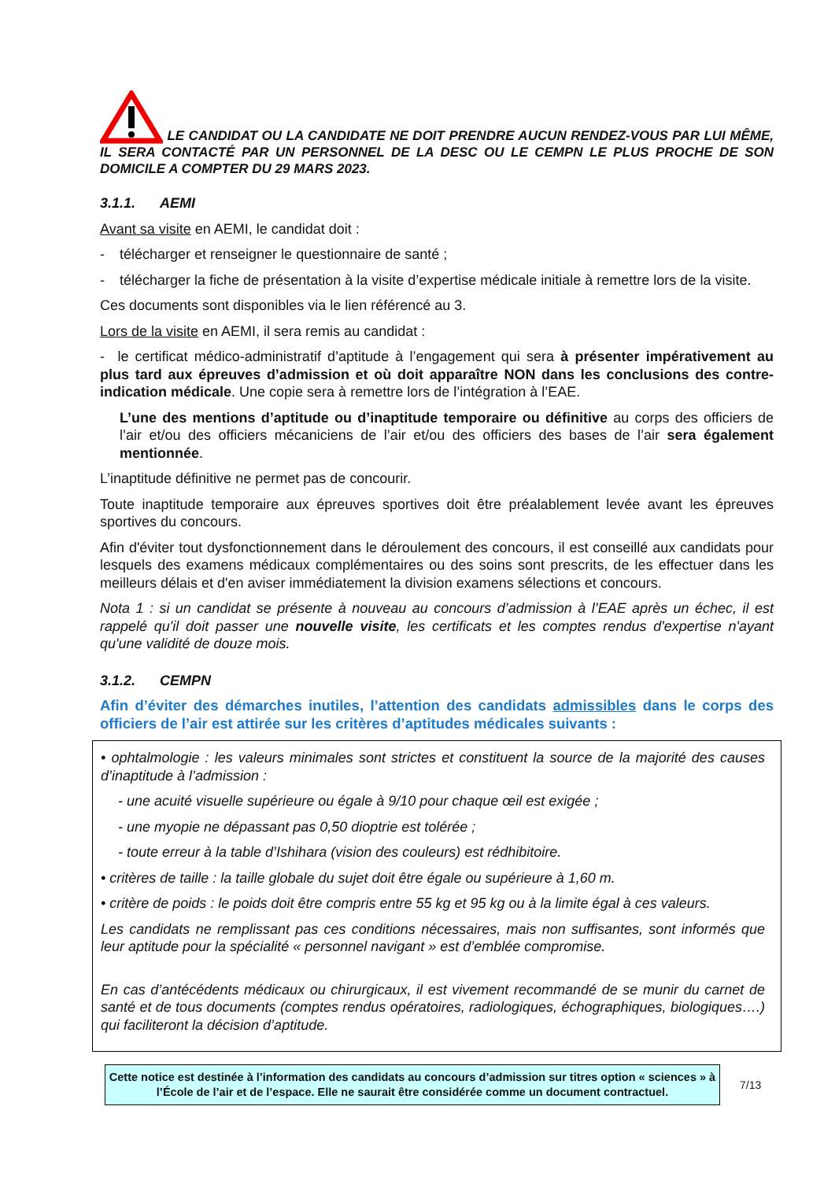LE CANDIDAT OU LA CANDIDATE NE DOIT PRENDRE AUCUN RENDEZ-VOUS PAR LUI MÊME, IL SERA CONTACTÉ PAR UN PERSONNEL DE LA DESC OU LE CEMPN LE PLUS PROCHE DE SON DOMICILE A COMPTER DU 29 MARS 2023.
3.1.1. AEMI
Avant sa visite en AEMI, le candidat doit :
- télécharger et renseigner le questionnaire de santé ;
- télécharger la fiche de présentation à la visite d’expertise médicale initiale à remettre lors de la visite.
Ces documents sont disponibles via le lien référencé au 3.
Lors de la visite en AEMI, il sera remis au candidat :
- le certificat médico-administratif d’aptitude à l’engagement qui sera à présenter impérativement au plus tard aux épreuves d’admission et où doit apparaître NON dans les conclusions des contre-indication médicale. Une copie sera à remettre lors de l’intégration à l’EAE.
L’une des mentions d’aptitude ou d’inaptitude temporaire ou définitive au corps des officiers de l’air et/ou des officiers mécaniciens de l’air et/ou des officiers des bases de l’air sera également mentionnée.
L’inaptitude définitive ne permet pas de concourir.
Toute inaptitude temporaire aux épreuves sportives doit être préalablement levée avant les épreuves sportives du concours.
Afin d'éviter tout dysfonctionnement dans le déroulement des concours, il est conseillé aux candidats pour lesquels des examens médicaux complémentaires ou des soins sont prescrits, de les effectuer dans les meilleurs délais et d'en aviser immédiatement la division examens sélections et concours.
Nota 1 : si un candidat se présente à nouveau au concours d’admission à l’EAE après un échec, il est rappelé qu'il doit passer une nouvelle visite, les certificats et les comptes rendus d'expertise n'ayant qu'une validité de douze mois.
3.1.2. CEMPN
Afin d’éviter des démarches inutiles, l’attention des candidats admissibles dans le corps des officiers de l’air est attirée sur les critères d’aptitudes médicales suivants :
• ophtalmologie : les valeurs minimales sont strictes et constituent la source de la majorité des causes d’inaptitude à l’admission :
- une acuité visuelle supérieure ou égale à 9/10 pour chaque œil est exigée ;
- une myopie ne dépassant pas 0,50 dioptrie est tolérée ;
- toute erreur à la table d’Ishihara (vision des couleurs) est rédhibitoire.
• critères de taille : la taille globale du sujet doit être égale ou supérieure à 1,60 m.
• critère de poids : le poids doit être compris entre 55 kg et 95 kg ou à la limite égal à ces valeurs.
Les candidats ne remplissant pas ces conditions nécessaires, mais non suffisantes, sont informés que leur aptitude pour la spécialité « personnel navigant » est d’emblée compromise.
En cas d’antécédents médicaux ou chirurgicaux, il est vivement recommandé de se munir du carnet de santé et de tous documents (comptes rendus opératoires, radiologiques, échographiques, biologiques….) qui faciliteront la décision d’aptitude.
Cette notice est destinée à l’information des candidats au concours d’admission sur titres option « sciences » à l’École de l’air et de l’espace. Elle ne saurait être considérée comme un document contractuel.
7/13